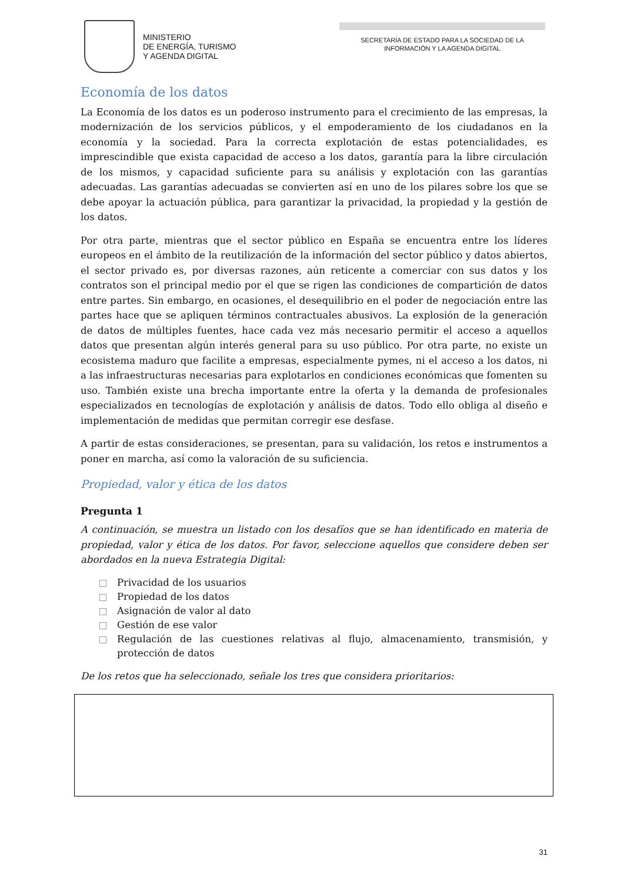MINISTERIO
DE ENERGÍA, TURISMO
Y AGENDA DIGITAL
SECRETARÍA DE ESTADO PARA LA SOCIEDAD DE LA
INFORMACIÓN Y LA AGENDA DIGITAL
Economía de los datos
La Economía de los datos es un poderoso instrumento para el crecimiento de las empresas, la modernización de los servicios públicos, y el empoderamiento de los ciudadanos en la economía y la sociedad. Para la correcta explotación de estas potencialidades, es imprescindible que exista capacidad de acceso a los datos, garantía para la libre circulación de los mismos, y capacidad suficiente para su análisis y explotación con las garantías adecuadas. Las garantías adecuadas se convierten así en uno de los pilares sobre los que se debe apoyar la actuación pública, para garantizar la privacidad, la propiedad y la gestión de los datos.
Por otra parte, mientras que el sector público en España se encuentra entre los líderes europeos en el ámbito de la reutilización de la información del sector público y datos abiertos, el sector privado es, por diversas razones, aún reticente a comerciar con sus datos y los contratos son el principal medio por el que se rigen las condiciones de compartición de datos entre partes. Sin embargo, en ocasiones, el desequilibrio en el poder de negociación entre las partes hace que se apliquen términos contractuales abusivos. La explosión de la generación de datos de múltiples fuentes, hace cada vez más necesario permitir el acceso a aquellos datos que presentan algún interés general para su uso público. Por otra parte, no existe un ecosistema maduro que facilite a empresas, especialmente pymes, ni el acceso a los datos, ni a las infraestructuras necesarias para explotarlos en condiciones económicas que fomenten su uso. También existe una brecha importante entre la oferta y la demanda de profesionales especializados en tecnologías de explotación y análisis de datos. Todo ello obliga al diseño e implementación de medidas que permitan corregir ese desfase.
A partir de estas consideraciones, se presentan, para su validación, los retos e instrumentos a poner en marcha, así como la valoración de su suficiencia.
Propiedad, valor y ética de los datos
Pregunta 1
A continuación, se muestra un listado con los desafíos que se han identificado en materia de propiedad, valor y ética de los datos. Por favor, seleccione aquellos que considere deben ser abordados en la nueva Estrategia Digital:
Privacidad de los usuarios
Propiedad de los datos
Asignación de valor al dato
Gestión de ese valor
Regulación de las cuestiones relativas al flujo, almacenamiento, transmisión, y protección de datos
De los retos que ha seleccionado, señale los tres que considera prioritarios:
31